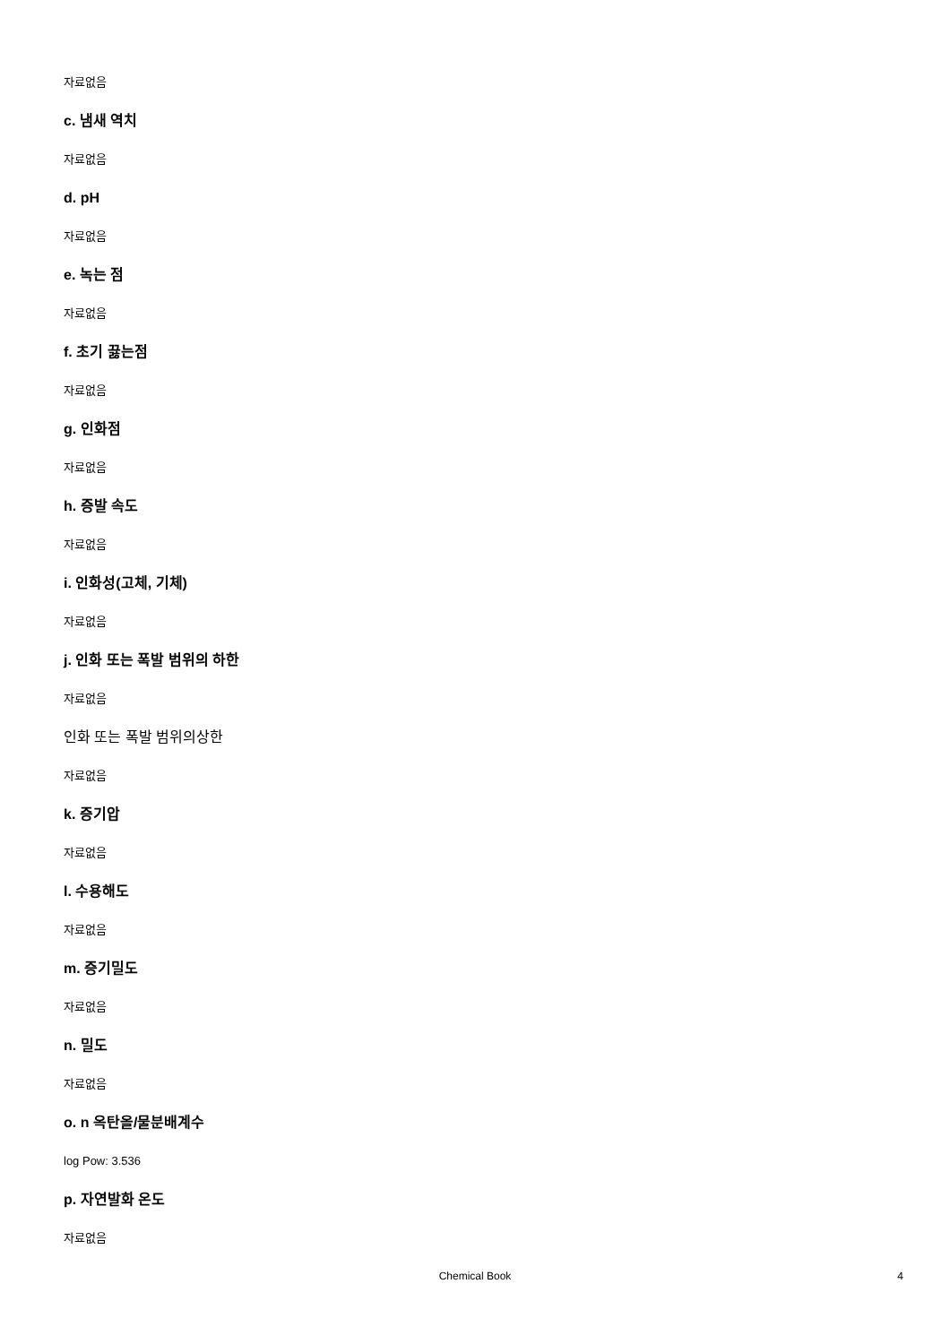자료없음
c. 냄새 역치
자료없음
d. pH
자료없음
e. 녹는 점
자료없음
f. 초기 끓는점
자료없음
g. 인화점
자료없음
h. 증발 속도
자료없음
i. 인화성(고체, 기체)
자료없음
j. 인화 또는 폭발 범위의 하한
자료없음
인화 또는 폭발 범위의상한
자료없음
k. 증기압
자료없음
l. 수용해도
자료없음
m. 증기밀도
자료없음
n. 밀도
자료없음
o. n 옥탄올/물분배계수
log Pow: 3.536
p. 자연발화 온도
자료없음
Chemical Book
4